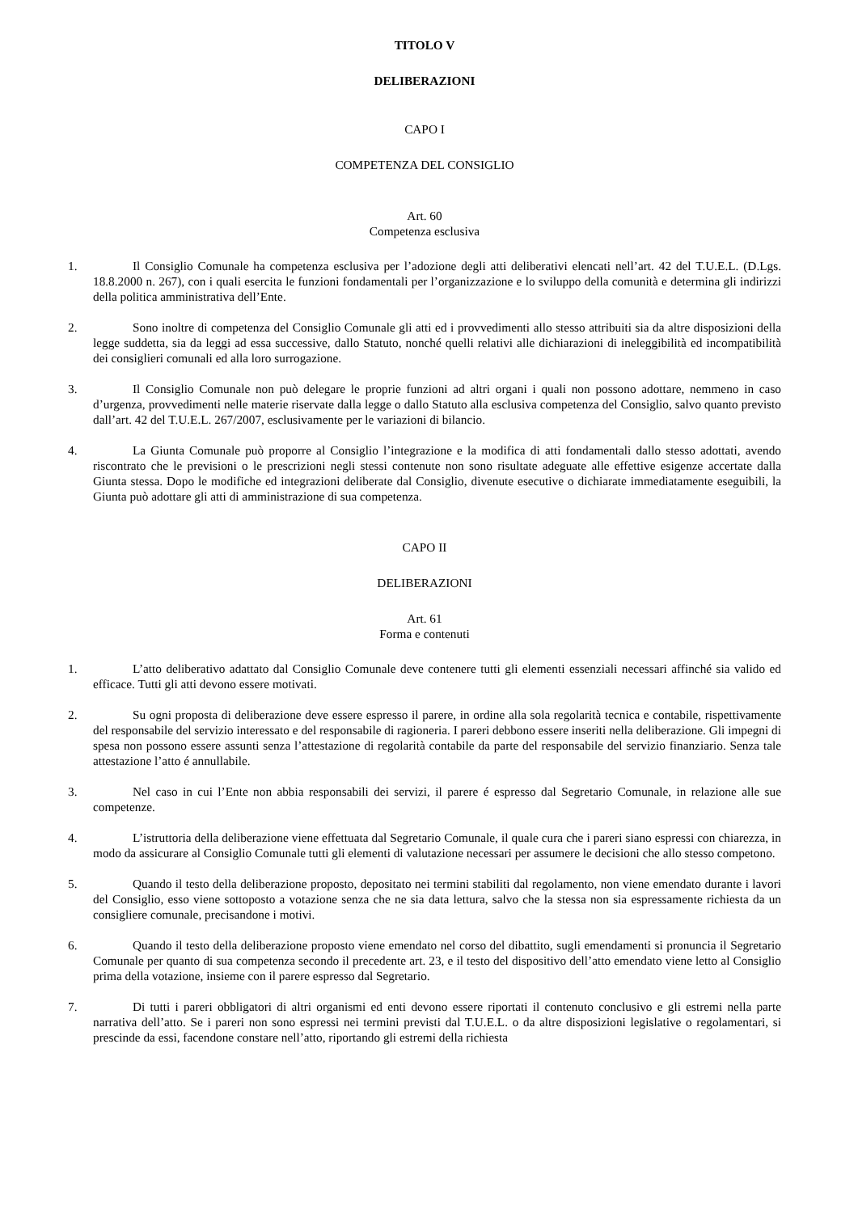TITOLO V
DELIBERAZIONI
CAPO I
COMPETENZA DEL CONSIGLIO
Art. 60
Competenza esclusiva
1. Il Consiglio Comunale ha competenza esclusiva per l’adozione degli atti deliberativi elencati nell’art. 42 del T.U.E.L. (D.Lgs. 18.8.2000 n. 267), con i quali esercita le funzioni fondamentali per l’organizzazione e lo sviluppo della comunità e determina gli indirizzi della politica amministrativa dell’Ente.
2. Sono inoltre di competenza del Consiglio Comunale gli atti ed i provvedimenti allo stesso attribuiti sia da altre disposizioni della legge suddetta, sia da leggi ad essa successive, dallo Statuto, nonché quelli relativi alle dichiarazioni di ineleggibilità ed incompatibilità dei consiglieri comunali ed alla loro surrogazione.
3. Il Consiglio Comunale non può delegare le proprie funzioni ad altri organi i quali non possono adottare, nemmeno in caso d’urgenza, provvedimenti nelle materie riservate dalla legge o dallo Statuto alla esclusiva competenza del Consiglio, salvo quanto previsto dall’art. 42 del T.U.E.L. 267/2007, esclusivamente per le variazioni di bilancio.
4. La Giunta Comunale può proporre al Consiglio l’integrazione e la modifica di atti fondamentali dallo stesso adottati, avendo riscontrato che le previsioni o le prescrizioni negli stessi contenute non sono risultate adeguate alle effettive esigenze accertate dalla Giunta stessa. Dopo le modifiche ed integrazioni deliberate dal Consiglio, divenute esecutive o dichiarate immediatamente eseguibili, la Giunta può adottare gli atti di amministrazione di sua competenza.
CAPO II
DELIBERAZIONI
Art. 61
Forma e contenuti
1. L’atto deliberativo adattato dal Consiglio Comunale deve contenere tutti gli elementi essenziali necessari affinché sia valido ed efficace. Tutti gli atti devono essere motivati.
2. Su ogni proposta di deliberazione deve essere espresso il parere, in ordine alla sola regolarità tecnica e contabile, rispettivamente del responsabile del servizio interessato e del responsabile di ragioneria. I pareri debbono essere inseriti nella deliberazione. Gli impegni di spesa non possono essere assunti senza l’attestazione di regolarità contabile da parte del responsabile del servizio finanziario. Senza tale attestazione l’atto é annullabile.
3. Nel caso in cui l’Ente non abbia responsabili dei servizi, il parere é espresso dal Segretario Comunale, in relazione alle sue competenze.
4. L’istruttoria della deliberazione viene effettuata dal Segretario Comunale, il quale cura che i pareri siano espressi con chiarezza, in modo da assicurare al Consiglio Comunale tutti gli elementi di valutazione necessari per assumere le decisioni che allo stesso competono.
5. Quando il testo della deliberazione proposto, depositato nei termini stabiliti dal regolamento, non viene emendato durante i lavori del Consiglio, esso viene sottoposto a votazione senza che ne sia data lettura, salvo che la stessa non sia espressamente richiesta da un consigliere comunale, precisandone i motivi.
6. Quando il testo della deliberazione proposto viene emendato nel corso del dibattito, sugli emendamenti si pronuncia il Segretario Comunale per quanto di sua competenza secondo il precedente art. 23, e il testo del dispositivo dell’atto emendato viene letto al Consiglio prima della votazione, insieme con il parere espresso dal Segretario.
7. Di tutti i pareri obbligatori di altri organismi ed enti devono essere riportati il contenuto conclusivo e gli estremi nella parte narrativa dell’atto. Se i pareri non sono espressi nei termini previsti dal T.U.E.L. o da altre disposizioni legislative o regolamentari, si prescinde da essi, facendone constare nell’atto, riportando gli estremi della richiesta